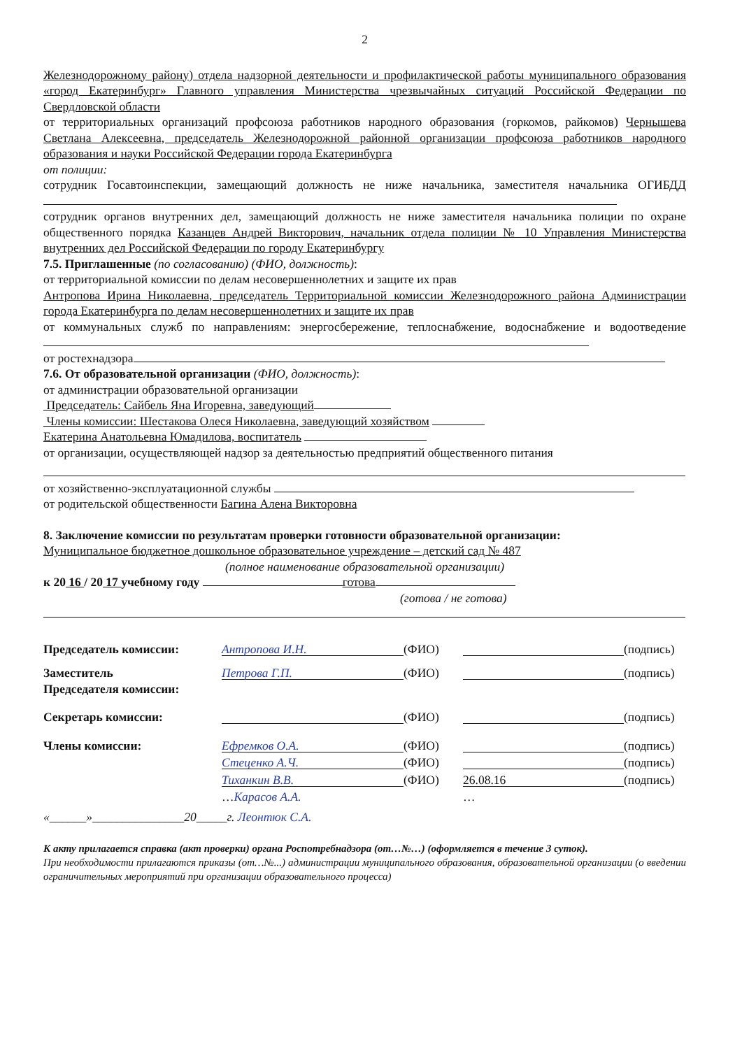2
Железнодорожному району) отдела надзорной деятельности и профилактической работы муниципального образования «город Екатеринбург» Главного управления Министерства чрезвычайных ситуаций Российской Федерации по Свердловской области
от территориальных организаций профсоюза работников народного образования (горкомов, райкомов) Чернышева Светлана Алексеевна, председатель Железнодорожной районной организации профсоюза работников народного образования и науки Российской Федерации города Екатеринбурга
от полиции:
сотрудник Госавтоинспекции, замещающий должность не ниже начальника, заместителя начальника ОГИБДД
сотрудник органов внутренних дел, замещающий должность не ниже заместителя начальника полиции по охране общественного порядка Казанцев Андрей Викторович, начальник отдела полиции № 10 Управления Министерства внутренних дел Российской Федерации по городу Екатеринбургу
7.5. Приглашенные (по согласованию) (ФИО, должность):
от территориальной комиссии по делам несовершеннолетних и защите их прав
Антропова Ирина Николаевна, председатель Территориальной комиссии Железнодорожного района Администрации города Екатеринбурга по делам несовершеннолетних и защите их прав
от коммунальных служб по направлениям: энергосбережение, теплоснабжение, водоснабжение и водоотведение
от ростехнадзора
7.6. От образовательной организации (ФИО, должность):
от администрации образовательной организации
Председатель: Сайбель Яна Игоревна, заведующий
Члены комиссии: Шестакова Олеся Николаевна, заведующий хозяйством
Екатерина Анатольевна Юмадилова, воспитатель
от организации, осуществляющей надзор за деятельностью предприятий общественного питания
от хозяйственно-эксплуатационной службы
от родительской общественности Багина Алена Викторовна
8. Заключение комиссии по результатам проверки готовности образовательной организации:
Муниципальное бюджетное дошкольное образовательное учреждение – детский сад № 487
(полное наименование образовательной организации)
к 20 16 / 20 17 учебному году готова
(готова / не готова)
Председатель комиссии:
Антропова И.Н.
(ФИО) (подпись)
Заместитель
Председателя комиссии:
Петрова Г.П.
(ФИО) (подпись)
Секретарь комиссии: (ФИО) (подпись)
Члены комиссии:
Ефремков О.А.
(ФИО) (подпись)
Стеценко А.Ч.
(ФИО) (подпись)
Тиханкин В.В.
(ФИО)
26.08.16
(подпись)
…Карасов А.А. …
«______»_______________20_____г. Леонтюк С.А.
К акту прилагается справка (акт проверки) органа Роспотребнадзора (от…№…) (оформляется в течение 3 суток).
При необходимости прилагаются приказы (от…№...) администрации муниципального образования, образовательной организации (о введении ограничительных мероприятий при организации образовательного процесса)